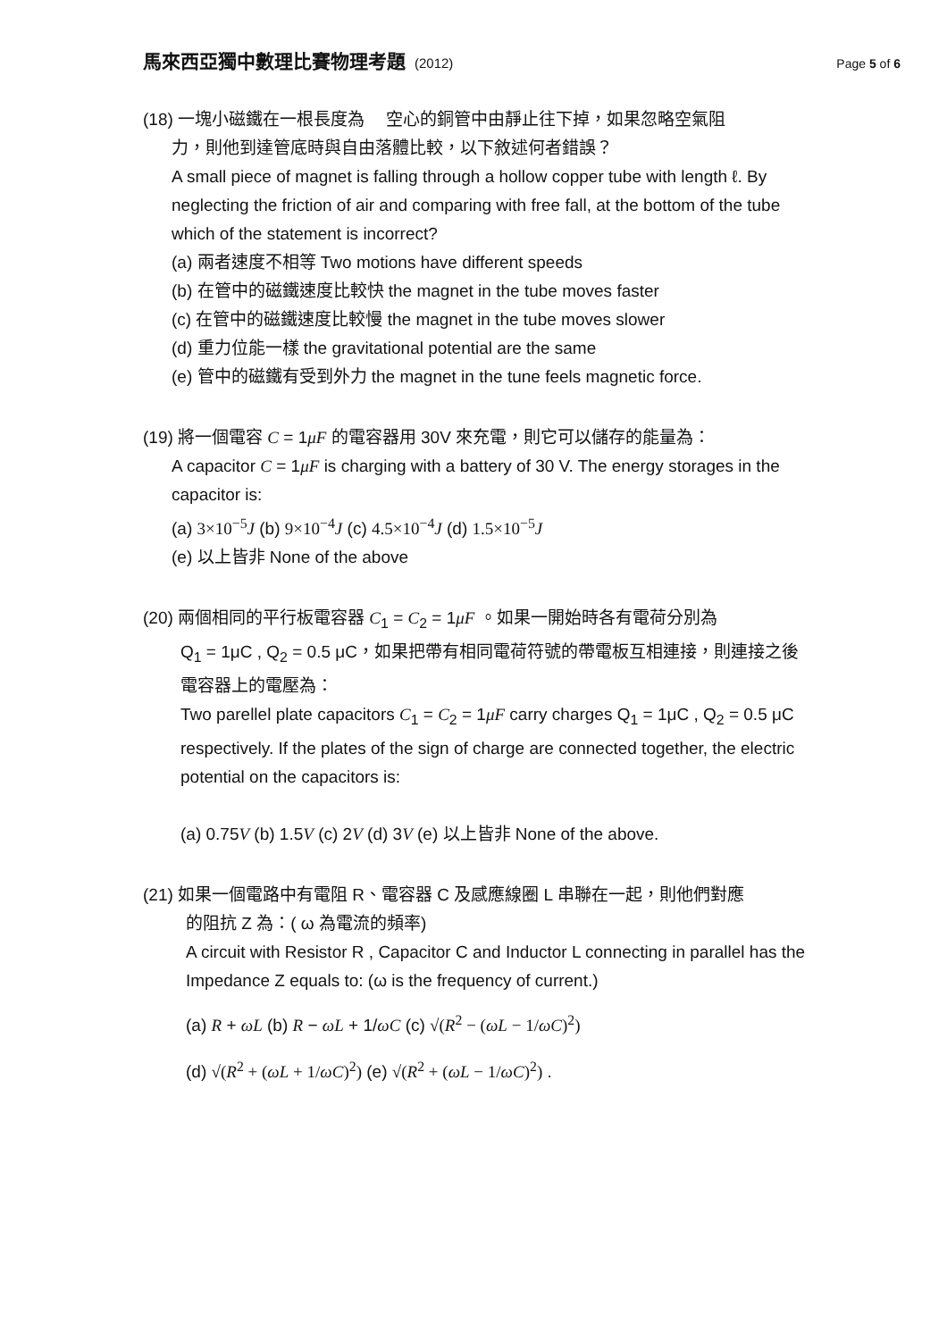馬來西亞獨中數理比賽物理考題 (2012)
Page 5 of 6
(18) 一塊小磁鐵在一根長度為　 空心的銅管中由靜止往下掉，如果忽略空氣阻
力，則他到達管底時與自由落體比較，以下敘述何者錯誤？
A small piece of magnet is falling through a hollow copper tube with length ℓ. By neglecting the friction of air and comparing with free fall, at the bottom of the tube which of the statement is incorrect?
(a) 兩者速度不相等 Two motions have different speeds
(b) 在管中的磁鐵速度比較快 the magnet in the tube moves faster
(c) 在管中的磁鐵速度比較慢 the magnet in the tube moves slower
(d) 重力位能一樣 the gravitational potential are the same
(e) 管中的磁鐵有受到外力 the magnet in the tune feels magnetic force.
(19) 將一個電容 C = 1μF 的電容器用 30V 來充電，則它可以儲存的能量為：
A capacitor C = 1μF is charging with a battery of 30 V. The energy storages in the capacitor is:
(a) 3×10<sup>−5</sup>J (b) 9×10<sup>−4</sup>J (c) 4.5×10<sup>−4</sup>J (d) 1.5×10<sup>−5</sup>J
(e) 以上皆非 None of the above
(20) 兩個相同的平行板電容器 C<sub>1</sub> = C<sub>2</sub> = 1μF 。如果一開始時各有電荷分別為
Q<sub>1</sub> = 1μC , Q<sub>2</sub> = 0.5 μC，如果把帶有相同電荷符號的帶電板互相連接，則連接之後電容器上的電壓為：
Two parellel plate capacitors C<sub>1</sub> = C<sub>2</sub> = 1μF carry charges Q<sub>1</sub> = 1μC , Q<sub>2</sub> = 0.5 μC respectively. If the plates of the sign of charge are connected together, the electric potential on the capacitors is:
(a) 0.75V (b) 1.5V (c) 2V (d) 3V (e) 以上皆非 None of the above.
(21) 如果一個電路中有電阻 R、電容器 C 及感應線圈 L 串聯在一起，則他們對應
的阻抗 Z 為：( ω 為電流的頻率)
A circuit with Resistor R , Capacitor C and Inductor L connecting in parallel has the Impedance Z equals to: (ω is the frequency of current.)
(a) R + ωL (b) R − ωL + 1/ωC (c) √(R<sup>2</sup> − (ωL − 1/ωC)<sup>2</sup>)
(d) √(R<sup>2</sup> + (ωL + 1/ωC)<sup>2</sup>) (e) √(R<sup>2</sup> + (ωL − 1/ωC)<sup>2</sup>) .